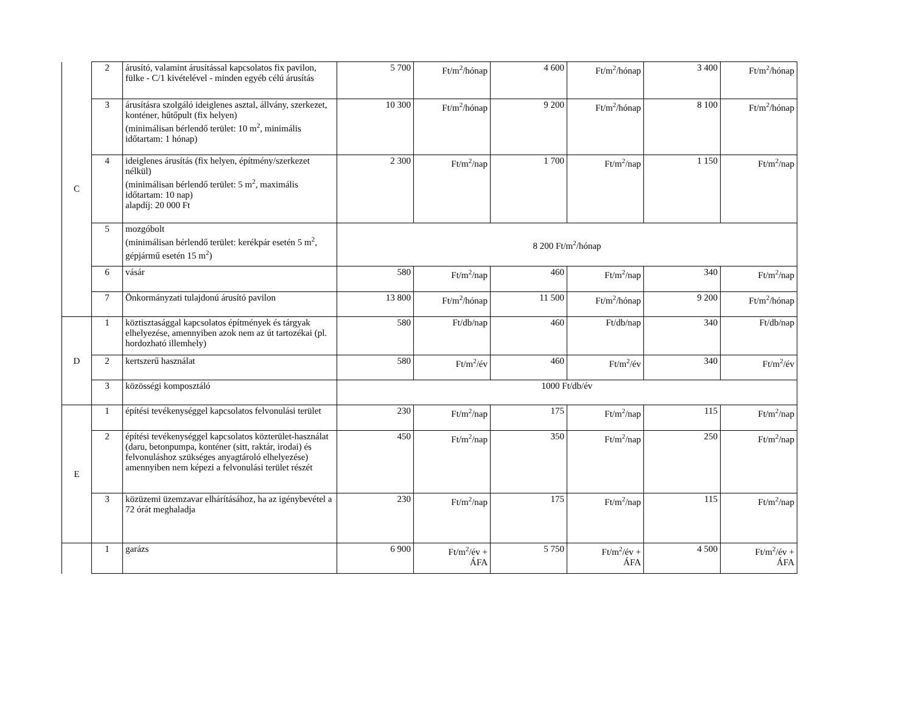| C | 2 | árusító, valamint árusítással kapcsolatos fix pavilon, fülke - C/1 kivételével - minden egyéb célú árusítás | 5 700 | Ft/m<sup>2</sup>/hónap | 4 600 | Ft/m<sup>2</sup>/hónap | 3 400 | Ft/m<sup>2</sup>/hónap |
| | 3 | árusításra szolgáló ideiglenes asztal, állvány, szerkezet, konténer, hűtőpult (fix helyen) (minimálisan bérlendő terület: 10 m<sup>2</sup>, minimális időtartam: 1 hónap) | 10 300 | Ft/m<sup>2</sup>/hónap | 9 200 | Ft/m<sup>2</sup>/hónap | 8 100 | Ft/m<sup>2</sup>/hónap |
| | 4 | ideiglenes árusítás (fix helyen, építmény/szerkezet nélkül) (minimálisan bérlendő terület: 5 m<sup>2</sup>, maximális időtartam: 10 nap) alapdíj: 20 000 Ft | 2 300 | Ft/m<sup>2</sup>/nap | 1 700 | Ft/m<sup>2</sup>/nap | 1 150 | Ft/m<sup>2</sup>/nap |
| | 5 | mozgóbolt (minimálisan bérlendő terület: kerékpár esetén 5 m<sup>2</sup>, gépjármű esetén 15 m<sup>2</sup>) | 8 200 Ft/m<sup>2</sup>/hónap | | | | | |
| | 6 | vásár | 580 | Ft/m<sup>2</sup>/nap | 460 | Ft/m<sup>2</sup>/nap | 340 | Ft/m<sup>2</sup>/nap |
| | 7 | Önkormányzati tulajdonú árusító pavilon | 13 800 | Ft/m<sup>2</sup>/hónap | 11 500 | Ft/m<sup>2</sup>/hónap | 9 200 | Ft/m<sup>2</sup>/hónap |
| D | 1 | köztisztasággal kapcsolatos építmények és tárgyak elhelyezése, amennyiben azok nem az út tartozékai (pl. hordozható illemhely) | 580 | Ft/db/nap | 460 | Ft/db/nap | 340 | Ft/db/nap |
| | 2 | kertszerű használat | 580 | Ft/m<sup>2</sup>/év | 460 | Ft/m<sup>2</sup>/év | 340 | Ft/m<sup>2</sup>/év |
| | 3 | közösségi komposztáló | 1000 Ft/db/év | | | | | |
| E | 1 | építési tevékenységgel kapcsolatos felvonulási terület | 230 | Ft/m<sup>2</sup>/nap | 175 | Ft/m<sup>2</sup>/nap | 115 | Ft/m<sup>2</sup>/nap |
| | 2 | építési tevékenységgel kapcsolatos közterület-használat (daru, betonpumpa, konténer (sitt, raktár, irodai) és felvonuláshoz szükséges anyagtároló elhelyezése) amennyiben nem képezi a felvonulási terület részét | 450 | Ft/m<sup>2</sup>/nap | 350 | Ft/m<sup>2</sup>/nap | 250 | Ft/m<sup>2</sup>/nap |
| | 3 | közüzemi üzemzavar elhárításához, ha az igénybevétel a 72 órát meghaladja | 230 | Ft/m<sup>2</sup>/nap | 175 | Ft/m<sup>2</sup>/nap | 115 | Ft/m<sup>2</sup>/nap |
| | 1 | garázs | 6 900 | Ft/m<sup>2</sup>/év + ÁFA | 5 750 | Ft/m<sup>2</sup>/év + ÁFA | 4 500 | Ft/m<sup>2</sup>/év + ÁFA |